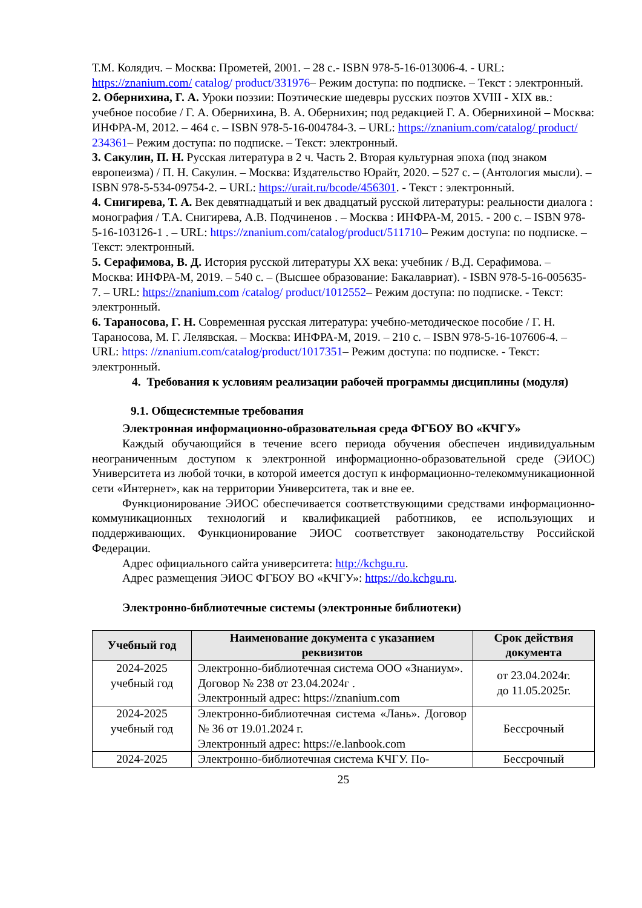Т.М. Колядич. – Москва: Прометей, 2001. – 28 с.- ISBN 978-5-16-013006-4. - URL: https://znanium.com/ catalog/ product/331976– Режим доступа: по подписке. – Текст : электронный.
2. Обернихина, Г. А. Уроки поэзии: Поэтические шедевры русских поэтов XVIII - XIX вв.: учебное пособие / Г. А. Обернихина, В. А. Обернихин; под редакцией Г. А. Обернихиной – Москва: ИНФРА-М, 2012. – 464 с. – ISBN 978-5-16-004784-3. – URL: https://znanium.com/catalog/ product/ 234361– Режим доступа: по подписке. – Текст: электронный.
3. Сакулин, П. Н. Русская литература в 2 ч. Часть 2. Вторая культурная эпоха (под знаком европеизма) / П. Н. Сакулин. – Москва: Издательство Юрайт, 2020. – 527 с. – (Антология мысли). – ISBN 978-5-534-09754-2. – URL: https://urait.ru/bcode/456301. - Текст : электронный.
4. Снигирева, Т. А. Век девятнадцатый и век двадцатый русской литературы: реальности диалога : монография / Т.А. Снигирева, А.В. Подчиненов . – Москва : ИНФРА-М, 2015. - 200 с. – ISBN 978-5-16-103126-1 . – URL: https://znanium.com/catalog/product/511710– Режим доступа: по подписке. – Текст: электронный.
5. Серафимова, В. Д. История русской литературы XX века: учебник / В.Д. Серафимова. – Москва: ИНФРА-М, 2019. – 540 с. – (Высшее образование: Бакалавриат). - ISBN 978-5-16-005635-7. – URL: https://znanium.com /catalog/ product/1012552– Режим доступа: по подписке. - Текст: электронный.
6. Тараносова, Г. Н. Современная русская литература: учебно-методическое пособие / Г. Н. Тараносова, М. Г. Лелявская. – Москва: ИНФРА-М, 2019. – 210 с. – ISBN 978-5-16-107606-4. – URL: https: //znanium.com/catalog/product/1017351– Режим доступа: по подписке. - Текст: электронный.
4. Требования к условиям реализации рабочей программы дисциплины (модуля)
9.1. Общесистемные требования
Электронная информационно-образовательная среда ФГБОУ ВО «КЧГУ»
Каждый обучающийся в течение всего периода обучения обеспечен индивидуальным неограниченным доступом к электронной информационно-образовательной среде (ЭИОС) Университета из любой точки, в которой имеется доступ к информационно-телекоммуникационной сети «Интернет», как на территории Университета, так и вне ее.
Функционирование ЭИОС обеспечивается соответствующими средствами информационно-коммуникационных технологий и квалификацией работников, ее использующих и поддерживающих. Функционирование ЭИОС соответствует законодательству Российской Федерации.
Адрес официального сайта университета: http://kchgu.ru.
Адрес размещения ЭИОС ФГБОУ ВО «КЧГУ»: https://do.kchgu.ru.
Электронно-библиотечные системы (электронные библиотеки)
| Учебный год | Наименование документа с указанием реквизитов | Срок действия документа |
| --- | --- | --- |
| 2024-2025 учебный год | Электронно-библиотечная система ООО «Знаниум». Договор № 238 от 23.04.2024г . Электронный адрес: https://znanium.com | от 23.04.2024г. до 11.05.2025г. |
| 2024-2025 учебный год | Электронно-библиотечная система «Лань». Договор № 36 от 19.01.2024 г. Электронный адрес: https://e.lanbook.com | Бессрочный |
| 2024-2025 | Электронно-библиотечная система КЧГУ. По- | Бессрочный |
25